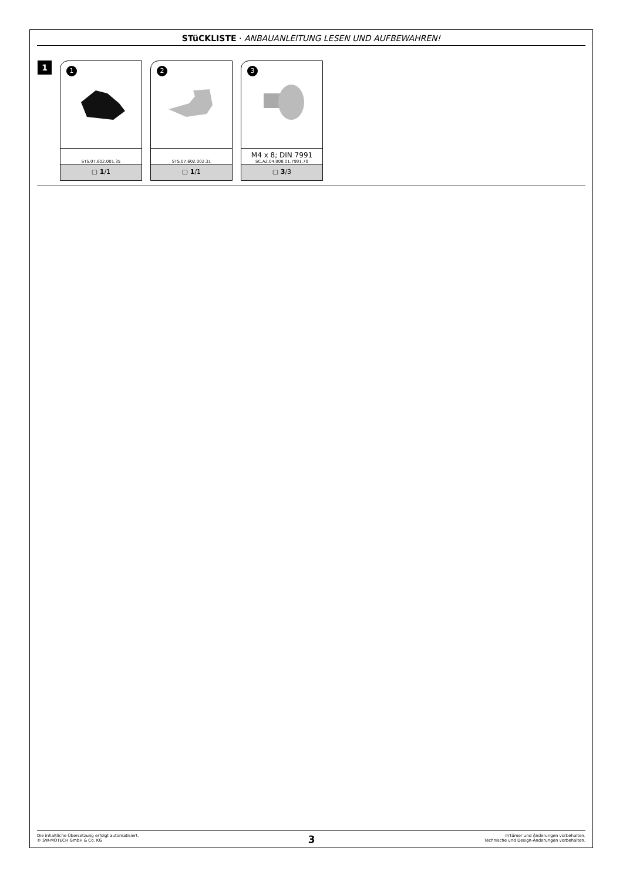STüCKLISTE · ANBAUANLEITUNG LESEN UND AUFBEWAHREN!
1
1
STS.07.602.001.35
▢ 1/1
2
STS.07.602.002.31
▢ 1/1
3
M4 x 8; DIN 7991
SC.A2.04.008.01.7991.70
▢ 3/3
Die inhaltliche Übersetzung erfolgt automatisiert.
© SW-MOTECH GmbH & Co. KG
3
Irrtümer und Änderungen vorbehalten.
Technische und Design-Änderungen vorbehalten.